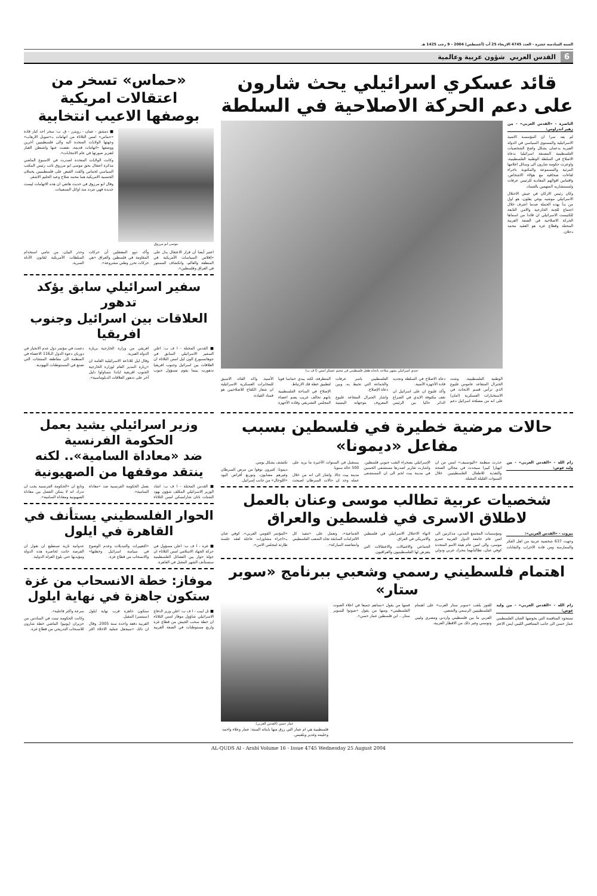السنة السادسة عشرة - العدد 4745 الاربعاء 25 آب (أغسطس) 2004 - 9 رجب 1425 هـ
6 القدس العربي شؤون عربية وعالمية
قائد عسكري اسرائيلي يحث شارون
على دعم الحركة الاصلاحية في السلطة
الناصرة - «القدس العربي» - من زهير اندراوس:
لم يعد سرا ان المؤسسة الامنية الاسرائيلية والمستوى السياسي في الدولة العبرية يدعمان بشكل واضح الشخصيات الفلسطينية المصنفة اسرائيليا بدعاة الاصلاح في السلطة الوطنية الفلسطينية، واوعزت حكومة شارون الى وسائل اعلامها المرئية والمسموعة والمكتوبة باجراء لقاءات صحافية مع هؤلاء الاشخاص، واقتباس اقوالهم المعادية للرئيس عرفات ولمستشاريه المتهمين بالفساد.
وكان رئيس الاركان في جيش الاحتلال الاسرائيلي موشيه بوغي يعلون، هو اول من بدأ بهذه الحملة عندما اعترف خلال اجتماع للجنة الخارجية والامن التابعة للكنيست الاسرائيلي ان قائدا من اسماها الحركة الاصلاحية في الضفة الغربية المحتلة وقطاع غزة هو العقيد محمد دحلان.
جندي اسرائيلي يشهر سلاحه باتجاه طفل فلسطيني في مخيم عسكر امس (ا ف ب)
الوطنية الفلسطينية. وشدد الجنرال المتقاعد عاموس غلبوع الذي ترأس قسم الابحاث في الاستخبارات العسكرية (امان) على انه من مصلحة اسرائيل دعم دعاة الاصلاح في السلطة وتجديد قادة الأجهزة الأمنية.
وأكد غلبوع ان على اسرائيل ان تقف مكتوفة الايدي في الصراع الدائر حاليا بين الرئيس الفلسطيني ياسر عرفات والجماعة التي تحيط به، وبين دعاة الإصلاح.
واشار الجنرال المتقاعد غلبوع المعروف بتوجهاته اليمينية المتطرفة، لكنه يبدي حماسا قويا لتطبيق خطة فك الارتباط.
الإصلاح في الساحة الفلسطينية بانهم تحالف غريب يضم اعضاء المجلس التشريعي وقادة الأجهزة الأمنية. واكد القائد الاسبق للمخابرات العسكرية الاسرائيلية ان شعار الكفاح للاصلاحيين هو فساد القيادة.
«حماس» تسخر من اعتقالات امريكية
بوصفها الاعيب انتخابية
موسى ابو مرزوق ■ دمشق - عمان - رويترز - ق. ب: سخر احد كبار قادة «حماس» امس الثلاثاء من اتهامات بـ«تمويل الارهاب» وجهتها الولايات المتحدة اليه والى فلسطينيين آخرين ووصفها «اتهامات قديمة، نفضت عنها واشنطن الغبار لتعزيز صورتها في عام الانتخابات».
وكانت الولايات المتحدة اصدرت في الاسبوع الماضي مذكرة اعتقال بحق موسى ابو مرزوق نائب رئيس المكتب السياسي لحماس والقت القبض على فلسطينيين يحملان الجنسية الامريكية هما محمد صلاح وعبد الحليم الاشقر.
وقال ابو مرزوق في حديث هاتفي ان هذه الاتهامات ليست جديدة فهي تتردد منذ اوائل التسعينات.
اعتبر أيضا أن قرار الاعتقال يدل على «إفلاس السياسات الأمريكية في المنطقة والعالم، وانكشاف المستور في العراق وفلسطين».
وأكد ذوو المعتقلين أن حركات المقاومة في فلسطين والعراق «هي حركات تحرر وطني مشروعة».
وحذر البيان، من تنامي استخدام السلطات الأمريكية لقانون الأدلة السرية.
سفير اسرائيلي سابق يؤكد تدهور
العلاقات بين اسرائيل وجنوب افريقيا
■ القدس المحتلة - ا ف ب: اعلن السفير الاسرائيلي السابق في جوهانسبورغ الون ليل امس الثلاثاء ان العلاقات بين اسرائيل وجنوب افريقيا تدهورت بينما يقوم مسؤول جنوب افريقي من وزارة الخارجية بزيارة الدولة العبرية.
وقال ليل للاذاعة الاسرائيلية العامة ان «زيارة المدير العام لوزارة الخارجية الجنوب افريقية ايانذا نتساولوا دليل آخر على تدهور العلاقات الدبلوماسية».
دعمت في مؤتمر دول عدم الانحياز في دوربان دعوة الدول الـ116 الاعضاء في المنظمة الى مقاطعة المنتجات التي تصنع في المستوطنات اليهودية.
حالات مرضية خطيرة في فلسطين بسبب مفاعل «ديمونا»
رام الله - «القدس العربي» - من وليد عوض:
حذرت منظمة «اليونسيف» امس من ان انهيارا كبيرا سيحدث في مجالي الصحة والتغذية للاطفال الفلسطينيين خلال السنوات القليلة المقبلة.
الإسرائيلي بصحراء النقب جنوبي فلسطين. واشارت تقارير اصدرها مستشفى الحسين في مدينة بيت لحم الى ان المستشفى يستقبل في السنوات الأخيرة ما يزيد على 500 حالة سنويا.
مدينة بيت جالا. واشار الى انه من خلال عمله وجد ان حالات السرطان اصبحت تكتشف بشكل يومي.
ديمونا: كثيرون توفوا من مرض السرطان وغيرهم مصابون، وتوزيع أقراص اليود «اللوجال» من جانب إسرائيل.
شخصيات عربية تطالب موسى وعنان بالعمل لاطلاق الاسرى في فلسطين والعراق
بيروت - «القدس العربي»:
وجهت 637 شخصية عربية من اهل الفكر والممارسة ومن قادة الاحزاب والنقابات ومؤسسات المجتمع المدني، مذكرتين الى امين عام جامعة الدول العربية عمرو موسى، والى امين عام هيئة الامم المتحدة كوفي عنان، تطالبانهما بتحرك عربي ودولي لانهاء الاحتلال الاسرائيلي في فلسطين والامريكي في العراق.
الجماعي والاغتيالات والاعتقالات التي يتعرض لها الفلسطينيون والعراقيون.
الجماعية»، وتعمل على «تنفيذ كل الالتزامات السابقة تجاه الشعب الفلسطيني وانتفاضته المباركة».
«المؤتمر القومي العربي»، كوفي عنان بـ«اجراء مشاورات عاجلة لعقد جلسة طارئة لمجلس الامن».
اهتمام فلسطيني رسمي وشعبي ببرنامج «سوبر ستار»
رام الله - «القدس العربي» - من وليد عوض:
تستحوذ المنافسة التي يخوضها الفنان الفلسطيني عمار حسن الى جانب المتنافس الليبي ايمن الاعثر للفوز بلقب «سوبر ستار العرب» على اهتمام الفلسطينيين الرسمي والشعبي.
العربي ما بين فلسطيني واردني ومصري وليبي وتونسي وغير ذلك من الاقطار العربية.
فمنها من يقول «نساهم جميعا في اعلاء الصوت الفلسطيني» ومنها من يقول «صوتوا للسوبر ستار... ابن فلسطين عمار حسن».
عمار حسن (القدس العربي)
فلسطينية هي ام عمار التي رزق منها بابنائه الستة: عمار وعلاء واحمد وحليمه وغدير وبلقيس.
وزير اسرائيلي يشيد بعمل الحكومة الفرنسية
ضد «معاداة السامية».. لكنه ينتقد موقفها من الصهيونية
■ القدس المحتلة - ا ف ب: اشاد الوزير الاسرائيلي المكلف شؤون يهود الشتات ناتان شارانسكي امس الثلاثاء بعمل الحكومة الفرنسية ضد «معاداة السامية».
وتابع ان «الحكومة الفرنسية يجب ان تدرك انه لا يمكن الفصل بين معاداة الصهيونية ومعاداة السامية».
الحوار الفلسطيني يستأنف في القاهرة في ايلول
■ غزة - ا ف ب: اعلن مسؤول في حركة الجهاد الاسلامي امس الثلاثاء ان جولة حوار بين الفصائل الفلسطينية ستستأنف الشهر المقبل في القاهرة.
«التغييرات والتبديلات وعدم الوضوح في سياسة اسرائيل وخطتها» والانسحاب من قطاع غزة.
عدوانية نازية تستطيع ان تقول ان الفرصة حانت لحاصرة هذه الدولة ومؤيديها حتى بلوغ العزلة الدولية.
موفاز: خطة الانسحاب من غزة
ستكون جاهزة في نهاية ايلول
■ تل ابيب - ا ف ب: اعلن وزير الدفاع الاسرائيلي شاؤول موفاز امس الثلاثاء ان خطة سحب الجيش من قطاع غزة واربع مستوطنات في الضفة الغربية ستكون جاهزة قرب نهاية ايلول (سبتمبر) المقبل.
الغربية دفعة واحدة سنة 2005. وقال ان ذلك «سيجعل عملية الاخلاء اكثر سرعة واكثر فاعلية».
وكانت الحكومة تبنت في السادس من حزيران (يونيو) الماضي خطة شارون للانسحاب التدريجي من قطاع غزة.
AL-QUDS Al - Arabi Volume 16 - Issue 4745 Wednesday 25 August 2004